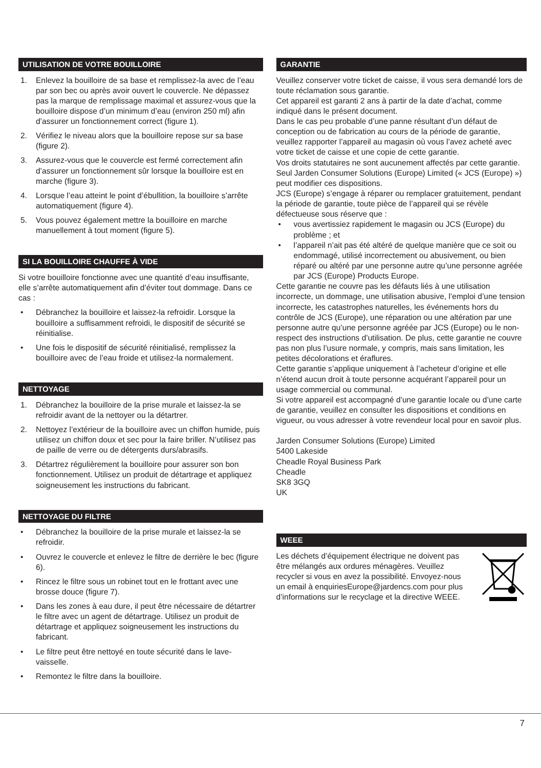UTILISATION DE VOTRE BOUILLOIRE
1. Enlevez la bouilloire de sa base et remplissez-la avec de l’eau par son bec ou après avoir ouvert le couvercle. Ne dépassez pas la marque de remplissage maximal et assurez-vous que la bouilloire dispose d’un minimum d’eau (environ 250 ml) afin d’assurer un fonctionnement correct (figure 1).
2. Vérifiez le niveau alors que la bouilloire repose sur sa base (figure 2).
3. Assurez-vous que le couvercle est fermé correctement afin d’assurer un fonctionnement sûr lorsque la bouilloire est en marche (figure 3).
4. Lorsque l’eau atteint le point d’ébullition, la bouilloire s’arrête automatiquement (figure 4).
5. Vous pouvez également mettre la bouilloire en marche manuellement à tout moment (figure 5).
SI LA BOUILLOIRE CHAUFFE À VIDE
Si votre bouilloire fonctionne avec une quantité d’eau insuffisante, elle s’arrête automatiquement afin d’éviter tout dommage. Dans ce cas :
• Débranchez la bouilloire et laissez-la refroidir. Lorsque la bouilloire a suffisamment refroidi, le dispositif de sécurité se réinitialise.
• Une fois le dispositif de sécurité réinitialisé, remplissez la bouilloire avec de l’eau froide et utilisez-la normalement.
NETTOYAGE
1. Débranchez la bouilloire de la prise murale et laissez-la se refroidir avant de la nettoyer ou la détartrer.
2. Nettoyez l’extérieur de la bouilloire avec un chiffon humide, puis utilisez un chiffon doux et sec pour la faire briller. N’utilisez pas de paille de verre ou de détergents durs/abrasifs.
3. Détartrez régulièrement la bouilloire pour assurer son bon fonctionnement. Utilisez un produit de détartrage et appliquez soigneusement les instructions du fabricant.
NETTOYAGE DU FILTRE
• Débranchez la bouilloire de la prise murale et laissez-la se refroidir.
• Ouvrez le couvercle et enlevez le filtre de derrière le bec (figure 6).
• Rincez le filtre sous un robinet tout en le frottant avec une brosse douce (figure 7).
• Dans les zones à eau dure, il peut être nécessaire de détartrer le filtre avec un agent de détartrage. Utilisez un produit de détartrage et appliquez soigneusement les instructions du fabricant.
• Le filtre peut être nettoyé en toute sécurité dans le lave-vaisselle.
• Remontez le filtre dans la bouilloire.
GARANTIE
Veuillez conserver votre ticket de caisse, il vous sera demandé lors de toute réclamation sous garantie.
Cet appareil est garanti 2 ans à partir de la date d’achat, comme indiqué dans le présent document.
Dans le cas peu probable d’une panne résultant d’un défaut de conception ou de fabrication au cours de la période de garantie, veuillez rapporter l’appareil au magasin où vous l’avez acheté avec votre ticket de caisse et une copie de cette garantie.
Vos droits statutaires ne sont aucunement affectés par cette garantie. Seul Jarden Consumer Solutions (Europe) Limited (« JCS (Europe) ») peut modifier ces dispositions.
JCS (Europe) s’engage à réparer ou remplacer gratuitement, pendant la période de garantie, toute pièce de l’appareil qui se révèle défectueuse sous réserve que :
• vous avertissiez rapidement le magasin ou JCS (Europe) du problème ; et
• l’appareil n’ait pas été altéré de quelque manière que ce soit ou endommagé, utilisé incorrectement ou abusivement, ou bien réparé ou altéré par une personne autre qu’une personne agréée par JCS (Europe) Products Europe.
Cette garantie ne couvre pas les défauts liés à une utilisation incorrecte, un dommage, une utilisation abusive, l’emploi d’une tension incorrecte, les catastrophes naturelles, les événements hors du contrôle de JCS (Europe), une réparation ou une altération par une personne autre qu’une personne agréée par JCS (Europe) ou le non-respect des instructions d’utilisation. De plus, cette garantie ne couvre pas non plus l’usure normale, y compris, mais sans limitation, les petites décolorations et éraflures.
Cette garantie s’applique uniquement à l’acheteur d’origine et elle n’étend aucun droit à toute personne acquérant l’appareil pour un usage commercial ou communal.
Si votre appareil est accompagné d’une garantie locale ou d’une carte de garantie, veuillez en consulter les dispositions et conditions en vigueur, ou vous adresser à votre revendeur local pour en savoir plus.
Jarden Consumer Solutions (Europe) Limited
5400 Lakeside
Cheadle Royal Business Park
Cheadle
SK8 3GQ
UK
WEEE
Les déchets d’équipement électrique ne doivent pas être mélangés aux ordures ménagères. Veuillez recycler si vous en avez la possibilité. Envoyez-nous un email à enquiriesEurope@jardencs.com pour plus d’informations sur le recyclage et la directive WEEE.
7